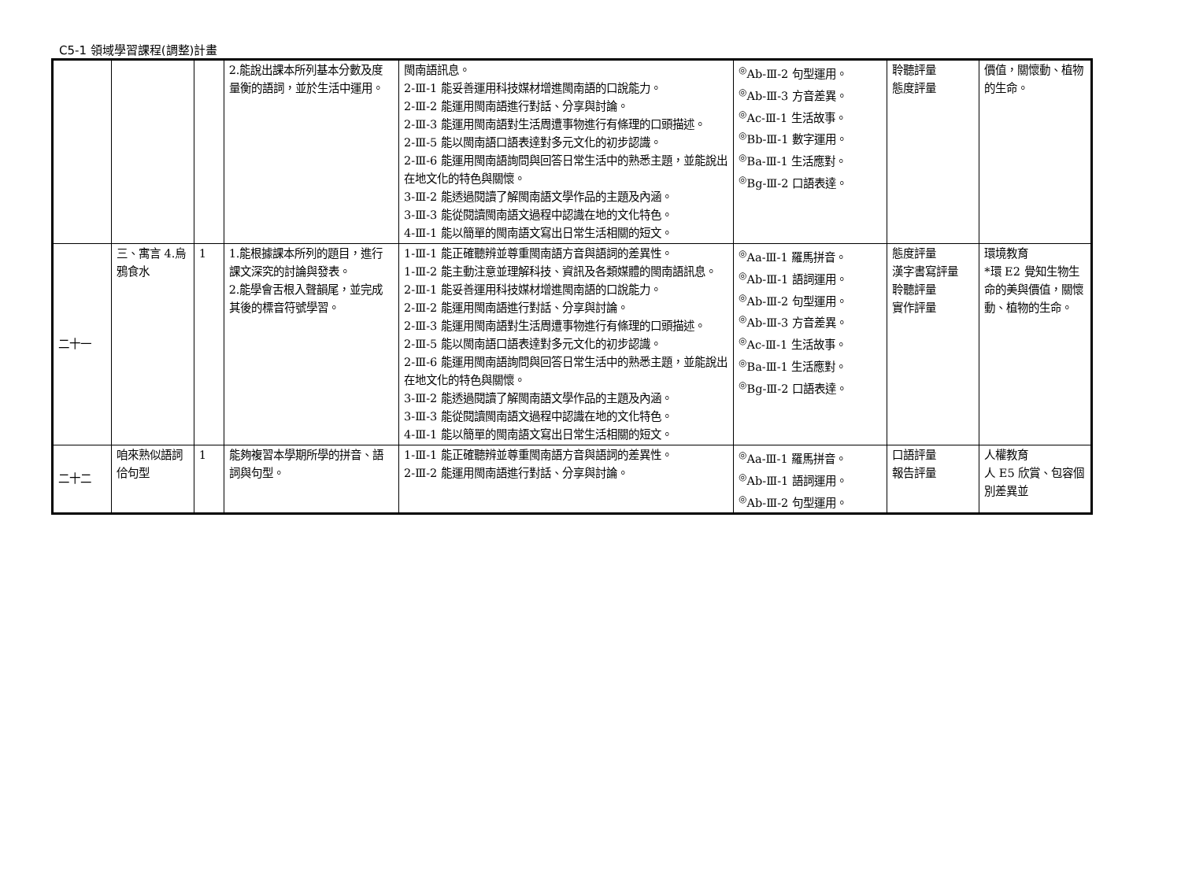C5-1 領域學習課程(調整)計畫
| | | | 2.能說出課本所列基本分數及度量衡的語詞，並於生活中運用。 | 閩南語訊息。 2-Ⅲ-1 能妥善運用科技媒材增進閩南語的口說能力。 2-Ⅲ-2 能運用閩南語進行對話、分享與討論。 2-Ⅲ-3 能運用閩南語對生活周遭事物進行有條理的口頭描述。 2-Ⅲ-5 能以閩南語口語表達對多元文化的初步認識。 2-Ⅲ-6 能運用閩南語詢問與回答日常生活中的熟悉主題，並能說出在地文化的特色與關懷。 3-Ⅲ-2 能透過閱讀了解閩南語文學作品的主題及內涵。 3-Ⅲ-3 能從閱讀閩南語文過程中認識在地的文化特色。 4-Ⅲ-1 能以簡單的閩南語文寫出日常生活相關的短文。 | <sup>◎</sup>Ab-Ⅲ-2 句型運用。 <sup>◎</sup>Ab-Ⅲ-3 方音差異。 <sup>◎</sup>Ac-Ⅲ-1 生活故事。 <sup>◎</sup>Bb-Ⅲ-1 數字運用。 <sup>◎</sup>Ba-Ⅲ-1 生活應對。 <sup>◎</sup>Bg-Ⅲ-2 口語表達。 | 聆聽評量 態度評量 | 價值，關懷動、植物的生命。 |
| 二十一 | 三、寓言 4.烏鴉食水 | 1 | 1.能根據課本所列的題目，進行課文深究的討論與發表。 2.能學會舌根入聲韻尾，並完成其後的標音符號學習。 | 1-Ⅲ-1 能正確聽辨並尊重閩南語方音與語詞的差異性。 1-Ⅲ-2 能主動注意並理解科技、資訊及各類媒體的閩南語訊息。 2-Ⅲ-1 能妥善運用科技媒材增進閩南語的口說能力。 2-Ⅲ-2 能運用閩南語進行對話、分享與討論。 2-Ⅲ-3 能運用閩南語對生活周遭事物進行有條理的口頭描述。 2-Ⅲ-5 能以閩南語口語表達對多元文化的初步認識。 2-Ⅲ-6 能運用閩南語詢問與回答日常生活中的熟悉主題，並能說出在地文化的特色與關懷。 3-Ⅲ-2 能透過閱讀了解閩南語文學作品的主題及內涵。 3-Ⅲ-3 能從閱讀閩南語文過程中認識在地的文化特色。 4-Ⅲ-1 能以簡單的閩南語文寫出日常生活相關的短文。 | <sup>◎</sup>Aa-Ⅲ-1 羅馬拼音。 <sup>◎</sup>Ab-Ⅲ-1 語詞運用。 <sup>◎</sup>Ab-Ⅲ-2 句型運用。 <sup>◎</sup>Ab-Ⅲ-3 方音差異。 <sup>◎</sup>Ac-Ⅲ-1 生活故事。 <sup>◎</sup>Ba-Ⅲ-1 生活應對。 <sup>◎</sup>Bg-Ⅲ-2 口語表達。 | 態度評量 漢字書寫評量 聆聽評量 實作評量 | 環境教育 *環 E2 覺知生物生命的美與價值，關懷動、植物的生命。 |
| 二十二 | 咱來熟似語詞佮句型 | 1 | 能夠複習本學期所學的拼音、語詞與句型。 | 1-Ⅲ-1 能正確聽辨並尊重閩南語方音與語詞的差異性。 2-Ⅲ-2 能運用閩南語進行對話、分享與討論。 | <sup>◎</sup>Aa-Ⅲ-1 羅馬拼音。 <sup>◎</sup>Ab-Ⅲ-1 語詞運用。 <sup>◎</sup>Ab-Ⅲ-2 句型運用。 | 口語評量 報告評量 | 人權教育 人 E5 欣賞、包容個別差異並 |